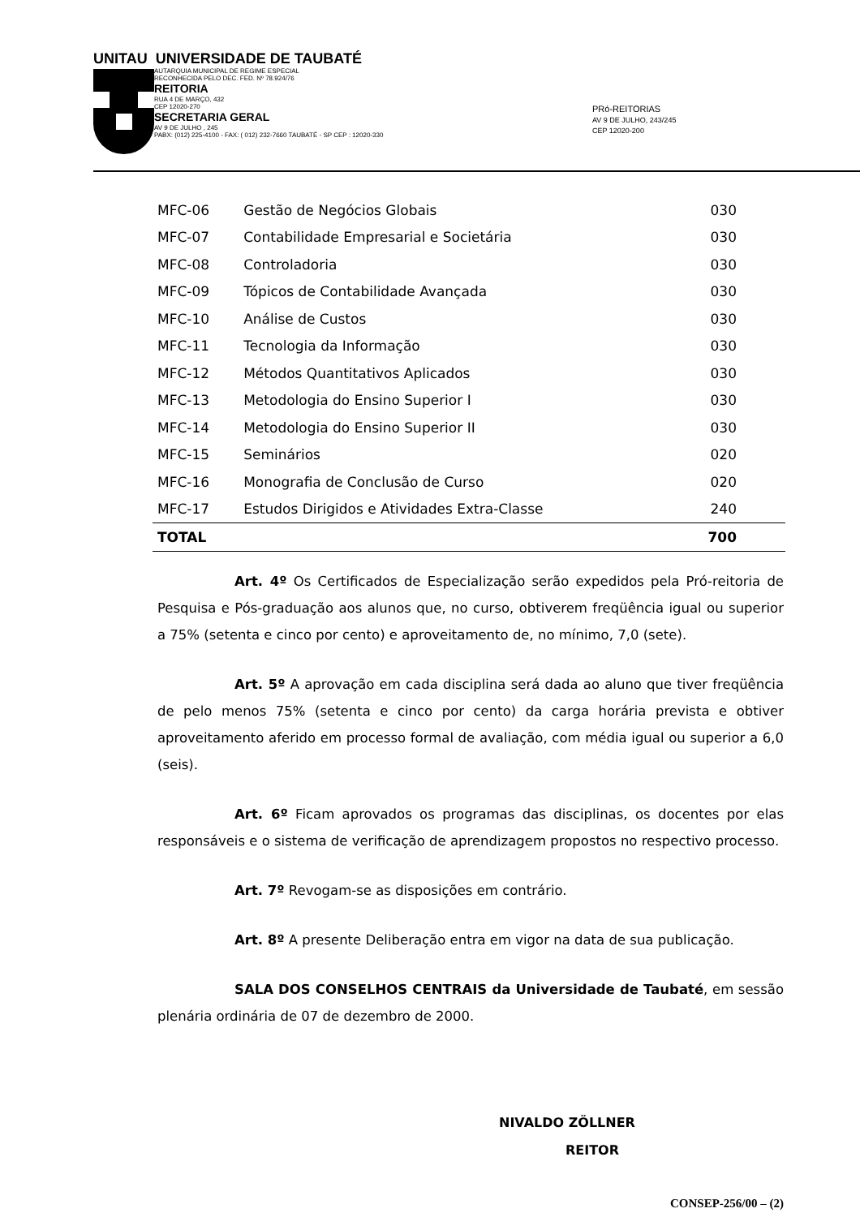UNITAU UNIVERSIDADE DE TAUBATÉ
AUTARQUIA MUNICIPAL DE REGIME ESPECIAL
RECONHECIDA PELO DEC. FED. Nº 78.924/76
REITORIA
RUA 4 DE MARÇO, 432
CEP 12020-270
SECRETARIA GERAL
AV 9 DE JULHO , 245
PABX: (012) 225-4100 - FAX: ( 012) 232-7660 TAUBATÉ - SP CEP : 12020-330
PRó-REITORIAS
AV 9 DE JULHO, 243/245
CEP 12020-200
| MFC-06 | Gestão de Negócios Globais | 030 |
| MFC-07 | Contabilidade Empresarial e Societária | 030 |
| MFC-08 | Controladoria | 030 |
| MFC-09 | Tópicos de Contabilidade Avançada | 030 |
| MFC-10 | Análise de Custos | 030 |
| MFC-11 | Tecnologia da Informação | 030 |
| MFC-12 | Métodos Quantitativos Aplicados | 030 |
| MFC-13 | Metodologia do Ensino Superior I | 030 |
| MFC-14 | Metodologia do Ensino Superior II | 030 |
| MFC-15 | Seminários | 020 |
| MFC-16 | Monografia de Conclusão de Curso | 020 |
| MFC-17 | Estudos Dirigidos e Atividades Extra-Classe | 240 |
| TOTAL | | 700 |
Art. 4º Os Certificados de Especialização serão expedidos pela Pró-reitoria de Pesquisa e Pós-graduação aos alunos que, no curso, obtiverem freqüência igual ou superior a 75% (setenta e cinco por cento) e aproveitamento de, no mínimo, 7,0 (sete).
Art. 5º A aprovação em cada disciplina será dada ao aluno que tiver freqüência de pelo menos 75% (setenta e cinco por cento) da carga horária prevista e obtiver aproveitamento aferido em processo formal de avaliação, com média igual ou superior a 6,0 (seis).
Art. 6º Ficam aprovados os programas das disciplinas, os docentes por elas responsáveis e o sistema de verificação de aprendizagem propostos no respectivo processo.
Art. 7º Revogam-se as disposições em contrário.
Art. 8º A presente Deliberação entra em vigor na data de sua publicação.
SALA DOS CONSELHOS CENTRAIS da Universidade de Taubaté, em sessão plenária ordinária de 07 de dezembro de 2000.
NIVALDO ZÖLLNER
REITOR
CONSEP-256/00 – (2)